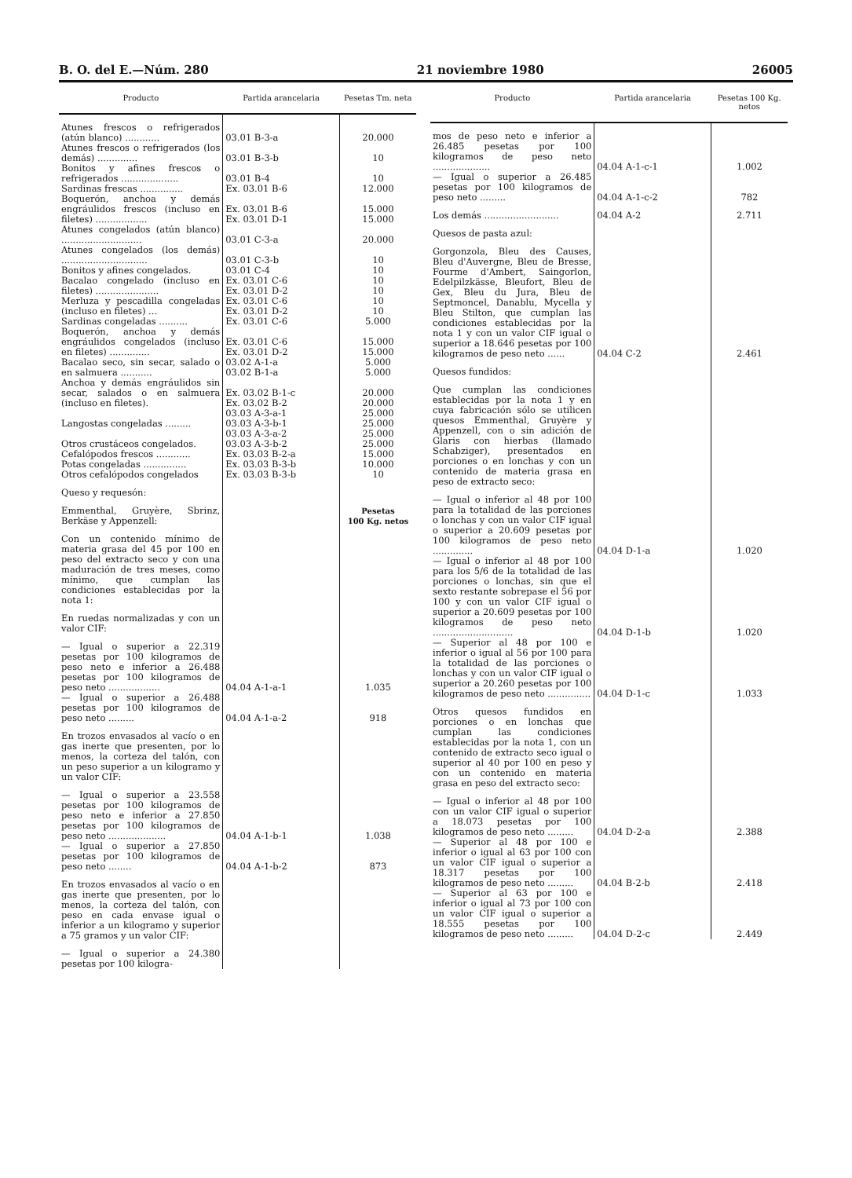B. O. del E.—Núm. 280 21 noviembre 1980 26005
| Producto | Partida arancelaria | Pesetas Tm. neta |
| --- | --- | --- |
| Atunes frescos o refrigerados (atún blanco) ............ | 03.01 B-3-a | 20.000 |
| Atunes frescos o refrigerados (los demás) .............. | 03.01 B-3-b | 10 |
| Bonitos y afines frescos o refrigerados .................... | 03.01 B-4 | 10 |
| Sardinas frescas ............... | Ex. 03.01 B-6 | 12.000 |
| Boquerón, anchoa y demás engráulidos frescos (incluso en filetes) .................. | Ex. 03.01 B-6 Ex. 03.01 D-1 | 15.000 15.000 |
| Atunes congelados (atún blanco) ............................ | 03.01 C-3-a | 20.000 |
| Atunes congelados (los demás) .............................. | 03.01 C-3-b | 10 |
| Bonitos y afines congelados. | 03.01 C-4 | 10 |
| Bacalao congelado (incluso en filetes) ...................... | Ex. 03.01 C-6 Ex. 03.01 D-2 | 10 10 |
| Merluza y pescadilla congeladas (incluso en filetes) ... | Ex. 03.01 C-6 Ex. 03.01 D-2 | 10 10 |
| Sardinas congeladas .......... | Ex. 03.01 C-6 | 5.000 |
| Boquerón, anchoa y demás engráulidos congelados (incluso en filetes) .............. | Ex. 03.01 C-6 Ex. 03.01 D-2 | 15.000 15.000 |
| Bacalao seco, sin secar, salado o en salmuera ........... | 03.02 A-1-a 03.02 B-1-a | 5.000 5.000 |
| Anchoa y demás engráulidos sin secar, salados o en salmuera (incluso en filetes). | Ex. 03.02 B-1-c Ex. 03.02 B-2 | 20.000 20.000 |
| Langostas congeladas ......... | 03.03 A-3-a-1 03.03 A-3-b-1 | 25.000 25.000 |
| Otros crustáceos congelados. | 03.03 A-3-a-2 03.03 A-3-b-2 | 25.000 25.000 |
| Cefalópodos frescos ............ | Ex. 03.03 B-2-a | 15.000 |
| Potas congeladas ............... | Ex. 03.03 B-3-b | 10.000 |
| Otros cefalópodos congelados | Ex. 03.03 B-3-b | 10 |
| Queso y requesón: | | |
| Emmenthal, Gruyère, Sbrinz, Berkäse y Appenzell: | | Pesetas 100 Kg. netos |
| Con un contenido mínimo de materia grasa del 45 por 100 en peso del extracto seco y con una maduración de tres meses, como mínimo, que cumplan las condiciones establecidas por la nota 1: | | |
| En ruedas normalizadas y con un valor CIF: | | |
| — Igual o superior a 22.319 pesetas por 100 kilogramos de peso neto e inferior a 26.488 pesetas por 100 kilogramos de peso neto .................. | 04.04 A-1-a-1 | 1.035 |
| — Igual o superior a 26.488 pesetas por 100 kilogramos de peso neto ......... | 04.04 A-1-a-2 | 918 |
| En trozos envasados al vacío o en gas inerte que presenten, por lo menos, la corteza del talón, con un peso superior a un kilogramo y un valor CIF: | | |
| — Igual o superior a 23.558 pesetas por 100 kilogramos de peso neto e inferior a 27.850 pesetas por 100 kilogramos de peso neto .................... | 04.04 A-1-b-1 | 1.038 |
| — Igual o superior a 27.850 pesetas por 100 kilogramos de peso neto ........ | 04.04 A-1-b-2 | 873 |
| En trozos envasados al vacío o en gas inerte que presenten, por lo menos, la corteza del talón, con peso en cada envase igual o inferior a un kilogramo y superior a 75 gramos y un valor CIF: | | |
| — Igual o superior a 24.380 pesetas por 100 kilogra- | | |
| Producto | Partida arancelaria | Pesetas 100 Kg. netos |
| --- | --- | --- |
| mos de peso neto e inferior a 26.485 pesetas por 100 kilogramos de peso neto .................... | 04.04 A-1-c-1 | 1.002 |
| — Igual o superior a 26.485 pesetas por 100 kilogramos de peso neto ......... | 04.04 A-1-c-2 | 782 |
| Los demás .......................... | 04.04 A-2 | 2.711 |
| Quesos de pasta azul: | | |
| Gorgonzola, Bleu des Causes, Bleu d'Auvergne, Bleu de Bresse, Fourme d'Ambert, Saingorlon, Edelpilzkässe, Bleufort, Bleu de Gex, Bleu du Jura, Bleu de Septmoncel, Danablu, Mycella y Bleu Stilton, que cumplan las condiciones establecidas por la nota 1 y con un valor CIF igual o superior a 18.646 pesetas por 100 kilogramos de peso neto ...... | 04.04 C-2 | 2.461 |
| Quesos fundidos: | | |
| Que cumplan las condiciones establecidas por la nota 1 y en cuya fabricación sólo se utilicen quesos Emmenthal, Gruyère y Appenzell, con o sin adición de Glaris con hierbas (llamado Schabziger), presentados en porciones o en lonchas y con un contenido de materia grasa en peso de extracto seco: | | |
| — Igual o inferior al 48 por 100 para la totalidad de las porciones o lonchas y con un valor CIF igual o superior a 20.609 pesetas por 100 kilogramos de peso neto .............. | 04.04 D-1-a | 1.020 |
| — Igual o inferior al 48 por 100 para los 5/6 de la totalidad de las porciones o lonchas, sin que el sexto restante sobrepase el 56 por 100 y con un valor CIF igual o superior a 20.609 pesetas por 100 kilogramos de peso neto ............................ | 04.04 D-1-b | 1.020 |
| — Superior al 48 por 100 e inferior o igual al 56 por 100 para la totalidad de las porciones o lonchas y con un valor CIF igual o superior a 20.260 pesetas por 100 kilogramos de peso neto ............... | 04.04 D-1-c | 1.033 |
| Otros quesos fundidos en porciones o en lonchas que cumplan las condiciones establecidas por la nota 1, con un contenido de extracto seco igual o superior al 40 por 100 en peso y con un contenido en materia grasa en peso del extracto seco: | | |
| — Igual o inferior al 48 por 100 con un valor CIF igual o superior a 18.073 pesetas por 100 kilogramos de peso neto ......... | 04.04 D-2-a | 2.388 |
| — Superior al 48 por 100 e inferior o igual al 63 por 100 con un valor CIF igual o superior a 18.317 pesetas por 100 kilogramos de peso neto ......... | 04.04 B-2-b | 2.418 |
| — Superior al 63 por 100 e inferior o igual al 73 por 100 con un valor CIF igual o superior a 18.555 pesetas por 100 kilogramos de peso neto ......... | 04.04 D-2-c | 2.449 |